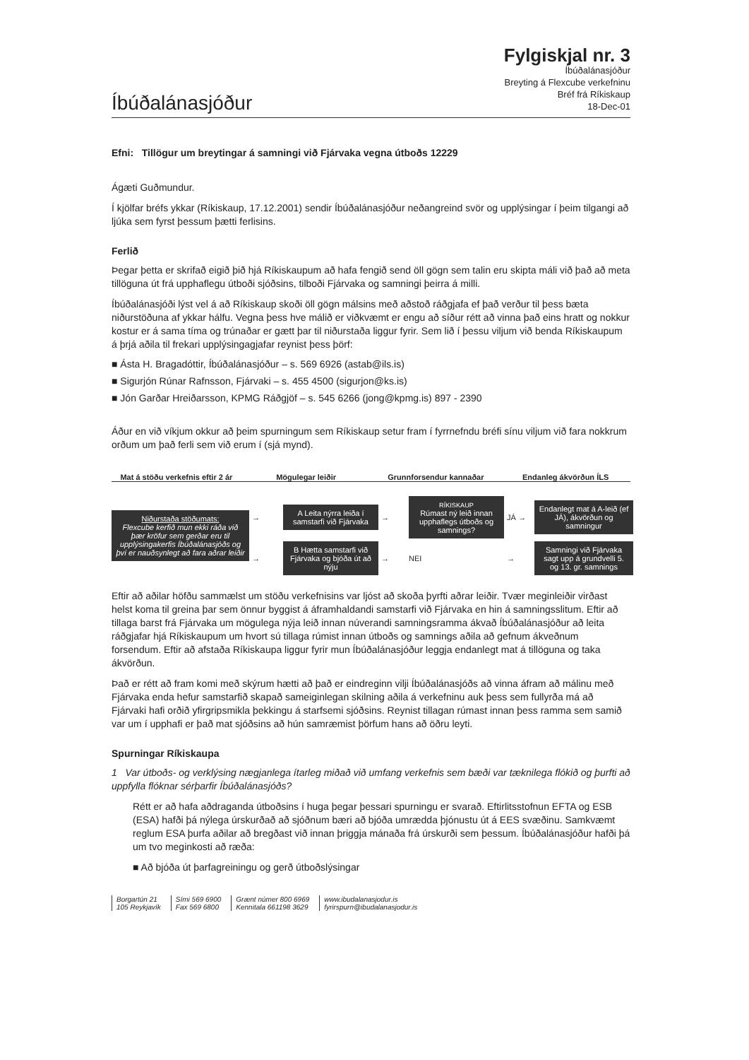Íbúðalánasjóður
Fylgiskjal nr. 3
Íbúðalánasjóður
Breyting á Flexcube verkefninu
Bréf frá Ríkiskaup
18-Dec-01
Efni: Tillögur um breytingar á samningi við Fjárvaka vegna útboðs 12229
Ágæti Guðmundur.
Í kjölfar bréfs ykkar (Ríkiskaup, 17.12.2001) sendir Íbúðalánasjóður neðangreind svör og upplýsingar í þeim tilgangi að ljúka sem fyrst þessum þætti ferlisins.
Ferlið
Þegar þetta er skrifað eigið þið hjá Ríkiskaupum að hafa fengið send öll gögn sem talin eru skipta máli við það að meta tillöguna út frá upphaflegu útboði sjóðsins, tilboði Fjárvaka og samningi þeirra á milli.
Íbúðalánasjóði lýst vel á að Ríkiskaup skoði öll gögn málsins með aðstoð ráðgjafa ef það verður til þess bæta niðurstöðuna af ykkar hálfu. Vegna þess hve málið er viðkvæmt er engu að síður rétt að vinna það eins hratt og nokkur kostur er á sama tíma og trúnaðar er gætt þar til niðurstaða liggur fyrir. Sem lið í þessu viljum við benda Ríkiskaupum á þrjá aðila til frekari upplýsingagjafar reynist þess þörf:
■ Ásta H. Bragadóttir, Íbúðalánasjóður – s. 569 6926 (astab@ils.is)
■ Sigurjón Rúnar Rafnsson, Fjárvaki – s. 455 4500 (sigurjon@ks.is)
■ Jón Garðar Hreiðarsson, KPMG Ráðgjöf – s. 545 6266 (jong@kpmg.is) 897 - 2390
Áður en við víkjum okkur að þeim spurningum sem Ríkiskaup setur fram í fyrrnefndu bréfi sínu viljum við fara nokkrum orðum um það ferli sem við erum í (sjá mynd).
Mat á stöðu verkefnis eftir 2 ár
Mögulegar leiðir Grunnforsendur kannaðar Endanleg ákvörðun ÍLS
Niðurstaða stöðumats:
Flexcube kerfið mun ekki ráða við þær kröfur sem gerðar eru til upplýsingakerfis Íbúðalánasjóðs og því er nauðsynlegt að fara aðrar leiðir
→
A Leita nýrra leiða í samstarfi við Fjárvaka
→
RÍKISKAUP
Rúmast ný leið innan upphaflegs útboðs og samnings?
JÁ →
Endanlegt mat á A-leið (ef JÁ), ákvörðun og samningur
→
B Hætta samstarfi við Fjárvaka og bjóða út að nýju
→
NEI
→
Samningi við Fjárvaka sagt upp á grundvelli 5. og 13. gr. samnings
Eftir að aðilar höfðu sammælst um stöðu verkefnisins var ljóst að skoða þyrfti aðrar leiðir. Tvær meginleiðir virðast helst koma til greina þar sem önnur byggist á áframhaldandi samstarfi við Fjárvaka en hin á samningsslitum. Eftir að tillaga barst frá Fjárvaka um mögulega nýja leið innan núverandi samningsramma ákvað Íbúðalánasjóður að leita ráðgjafar hjá Ríkiskaupum um hvort sú tillaga rúmist innan útboðs og samnings aðila að gefnum ákveðnum forsendum. Eftir að afstaða Ríkiskaupa liggur fyrir mun Íbúðalánasjóður leggja endanlegt mat á tillöguna og taka ákvörðun.
Það er rétt að fram komi með skýrum hætti að það er eindreginn vilji Íbúðalánasjóðs að vinna áfram að málinu með Fjárvaka enda hefur samstarfið skapað sameiginlegan skilning aðila á verkefninu auk þess sem fullyrða má að Fjárvaki hafi orðið yfirgripsmikla þekkingu á starfsemi sjóðsins. Reynist tillagan rúmast innan þess ramma sem samið var um í upphafi er það mat sjóðsins að hún samræmist þörfum hans að öðru leyti.
Spurningar Ríkiskaupa
1 Var útboðs- og verklýsing nægjanlega ítarleg miðað við umfang verkefnis sem bæði var tæknilega flókið og þurfti að uppfylla flóknar sérþarfir Íbúðalánasjóðs?
Rétt er að hafa aðdraganda útboðsins í huga þegar þessari spurningu er svarað. Eftirlitsstofnun EFTA og ESB (ESA) hafði þá nýlega úrskurðað að sjóðnum bæri að bjóða umrædda þjónustu út á EES svæðinu. Samkvæmt reglum ESA þurfa aðilar að bregðast við innan þriggja mánaða frá úrskurði sem þessum. Íbúðalánasjóður hafði þá um tvo meginkosti að ræða:
■ Að bjóða út þarfagreiningu og gerð útboðslýsingar
Borgartún 21
105 Reykjavík
Sími 569 6900
Fax 569 6800
Grænt númer 800 6969
Kennitala 661198 3629
www.ibudalanasjodur.is
fyrirspurn@ibudalanasjodur.is